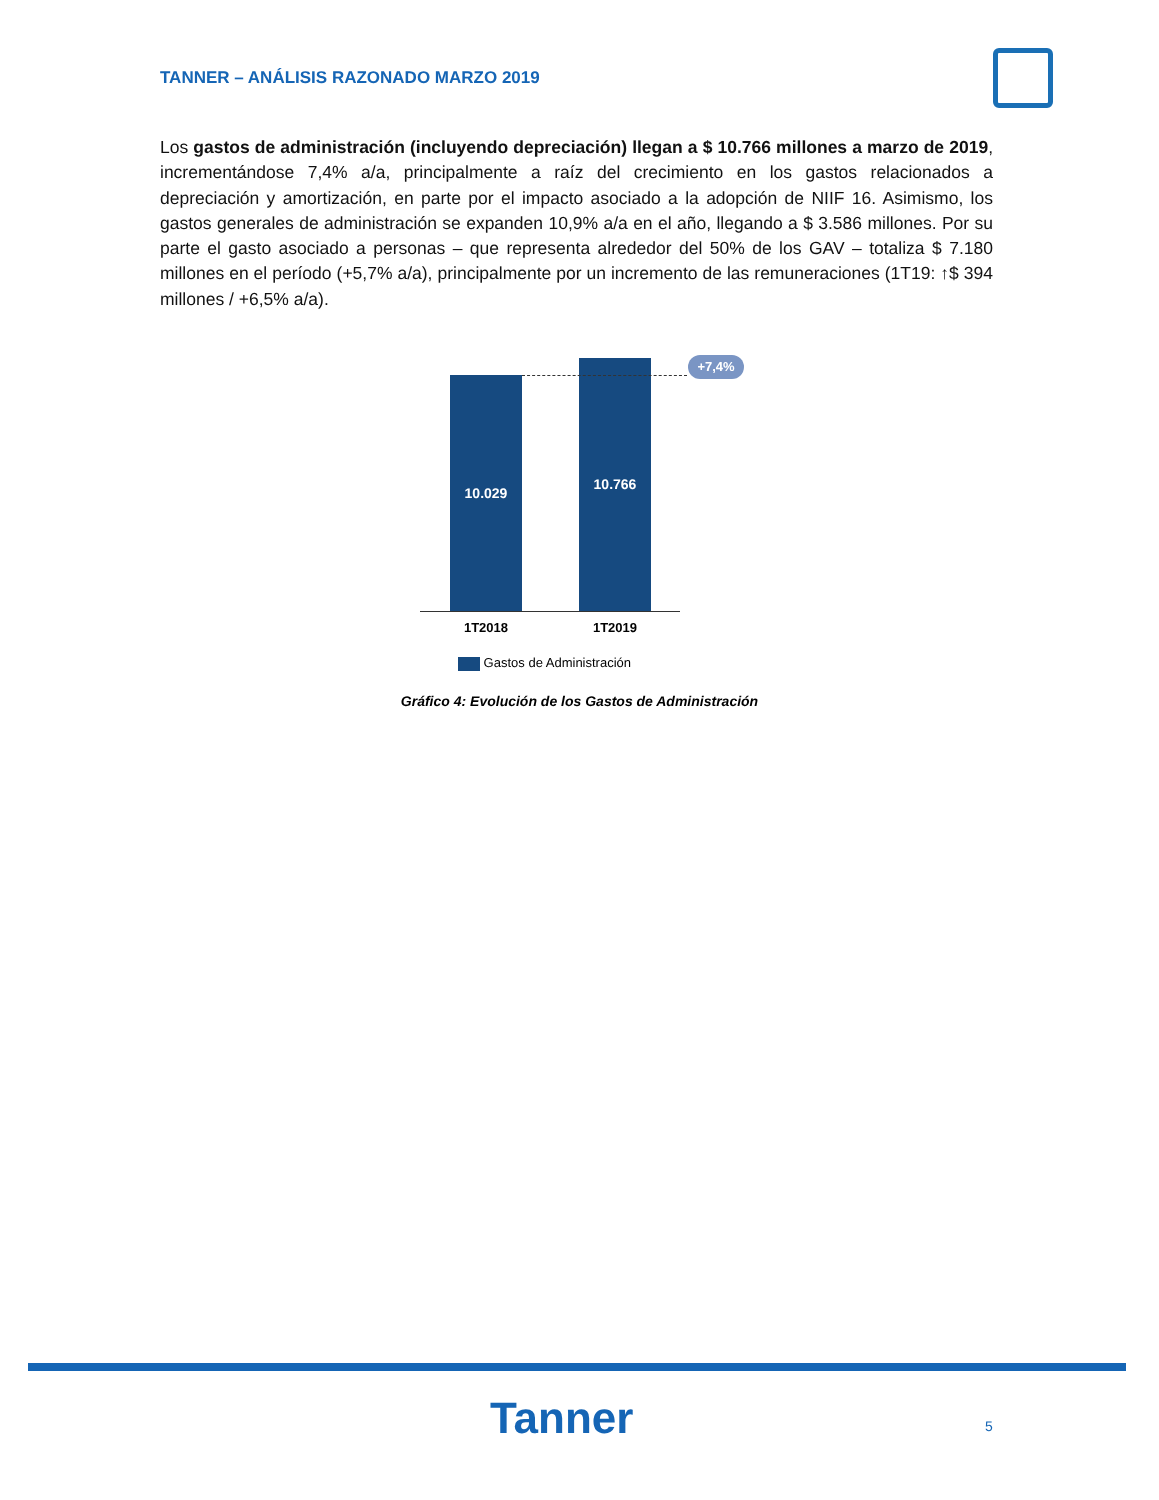TANNER – ANÁLISIS RAZONADO MARZO 2019
Los gastos de administración (incluyendo depreciación) llegan a $ 10.766 millones a marzo de 2019, incrementándose 7,4% a/a, principalmente a raíz del crecimiento en los gastos relacionados a depreciación y amortización, en parte por el impacto asociado a la adopción de NIIF 16. Asimismo, los gastos generales de administración se expanden 10,9% a/a en el año, llegando a $ 3.586 millones. Por su parte el gasto asociado a personas – que representa alrededor del 50% de los GAV – totaliza $ 7.180 millones en el período (+5,7% a/a), principalmente por un incremento de las remuneraciones (1T19: ↑$ 394 millones / +6,5% a/a).
10.029
10.766 +7,4%
1T2018 1T2019
Gastos de Administración
Gráfico 4: Evolución de los Gastos de Administración
Tanner 5